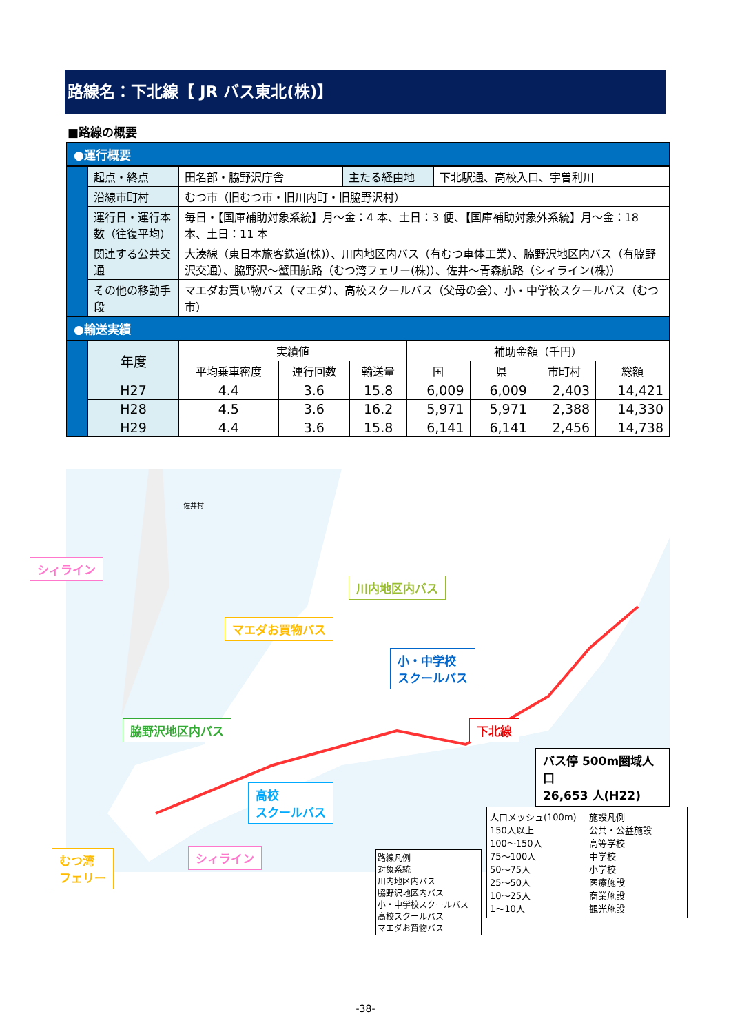路線名：下北線【 JR バス東北(株)】
■路線の概要
●運行概要
| | 起点・終点 | 田名部・脇野沢庁舎 | 主たる経由地 | 下北駅通、高校入口、宇曽利川 |
| | 沿線市町村 | むつ市（旧むつ市・旧川内町・旧脇野沢村） | | |
| | 運行日・運行本数（往復平均） | 毎日・【国庫補助対象系統】月～金：4 本、土日：3 便、【国庫補助対象外系統】月～金：18 本、土日：11 本 | | |
| | 関連する公共交通 | 大湊線（東日本旅客鉄道(株)）、川内地区内バス（有むつ車体工業）、脇野沢地区内バス（有脇野沢交通）、脇野沢～蟹田航路（むつ湾フェリー(株)）、佐井～青森航路（シィライン(株)） | | |
| | その他の移動手段 | マエダお買い物バス（マエダ）、高校スクールバス（父母の会）、小・中学校スクールバス（むつ市） | | |
●輸送実績
| | 年度 | 実績値 | | | 補助金額（千円） | | | |
| | | 平均乗車密度 | 運行回数 | 輸送量 | 国 | 県 | 市町村 | 総額 |
| | H27 | 4.4 | 3.6 | 15.8 | 6,009 | 6,009 | 2,403 | 14,421 |
| | H28 | 4.5 | 3.6 | 16.2 | 5,971 | 5,971 | 2,388 | 14,330 |
| | H29 | 4.4 | 3.6 | 15.8 | 6,141 | 6,141 | 2,456 | 14,738 |
佐井村
川内地区内バス
マエダお買物バス
小・中学校
スクールバス
脇野沢地区内バス 下北線
高校
スクールバス
バス停 500m圏域人口
26,653 人(H22)
シィライン
むつ湾
フェリー
シィライン
路線凡例
対象系統
川内地区内バス
脇野沢地区内バス
小・中学校スクールバス
高校スクールバス
マエダお買物バス
人口メッシュ(100m)
150人以上
100～150人
75～100人
50～75人
25～50人
10～25人
1～10人
施設凡例
公共・公益施設
高等学校
中学校
小学校
医療施設
商業施設
観光施設
-38-